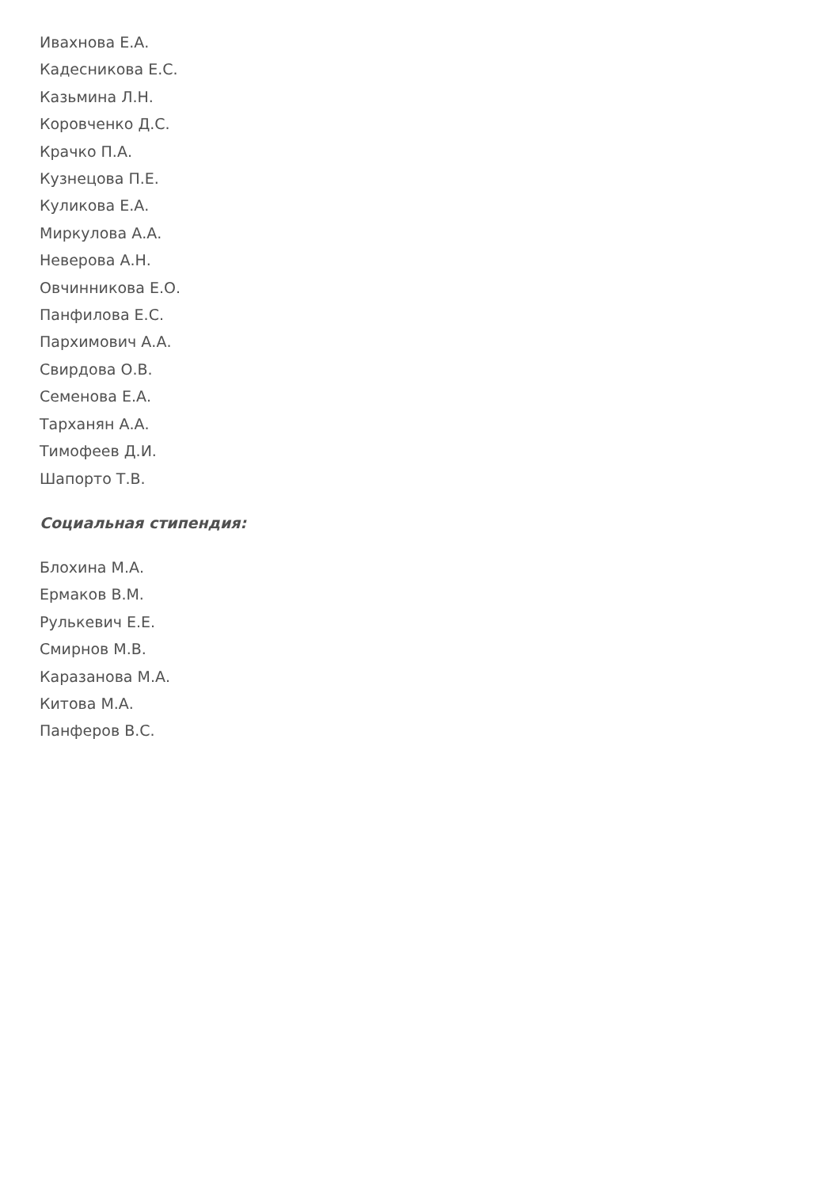Ивахнова Е.А.
Кадесникова Е.С.
Казьмина Л.Н.
Коровченко Д.С.
Крачко П.А.
Кузнецова П.Е.
Куликова Е.А.
Миркулова А.А.
Неверова А.Н.
Овчинникова Е.О.
Панфилова Е.С.
Пархимович А.А.
Свирдова О.В.
Семенова Е.А.
Тарханян А.А.
Тимофеев Д.И.
Шапорто Т.В.
Социальная стипендия:
Блохина М.А.
Ермаков В.М.
Рулькевич Е.Е.
Смирнов М.В.
Каразанова М.А.
Китова М.А.
Панферов В.С.